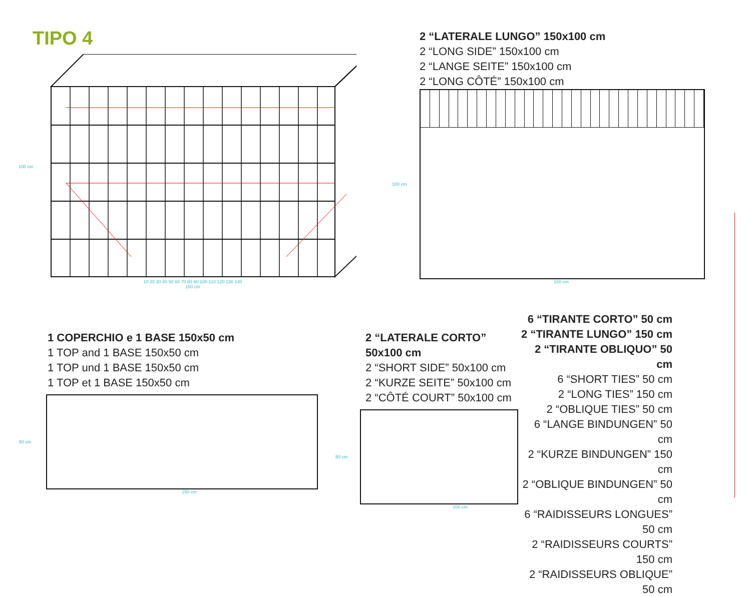TIPO 4
100 cm
10 20 30 40 50 60 70 80 90 100 110 120 130 140
150 cm
2 “LATERALE LUNGO” 150x100 cm
2 “LONG SIDE” 150x100 cm
2 “LANGE SEITE” 150x100 cm
2 “LONG CÔTÉ” 150x100 cm
100 cm
150 cm
1 COPERCHIO e 1 BASE 150x50 cm
1 TOP and 1 BASE 150x50 cm
1 TOP und 1 BASE 150x50 cm
1 TOP et 1 BASE 150x50 cm
50 cm
150 cm
2 “LATERALE CORTO” 50x100 cm
2 “SHORT SIDE” 50x100 cm
2 “KURZE SEITE” 50x100 cm
2 “CÔTÉ COURT” 50x100 cm
50 cm
100 cm
6 “TIRANTE CORTO” 50 cm
2 “TIRANTE LUNGO” 150 cm
2 “TIRANTE OBLIQUO” 50 cm
6 “SHORT TIES” 50 cm
2 “LONG TIES” 150 cm
2 “OBLIQUE TIES” 50 cm
6 “LANGE BINDUNGEN” 50 cm
2 “KURZE BINDUNGEN” 150 cm
2 “OBLIQUE BINDUNGEN” 50 cm
6 “RAIDISSEURS LONGUES” 50 cm
2 “RAIDISSEURS COURTS” 150 cm
2 “RAIDISSEURS OBLIQUE” 50 cm